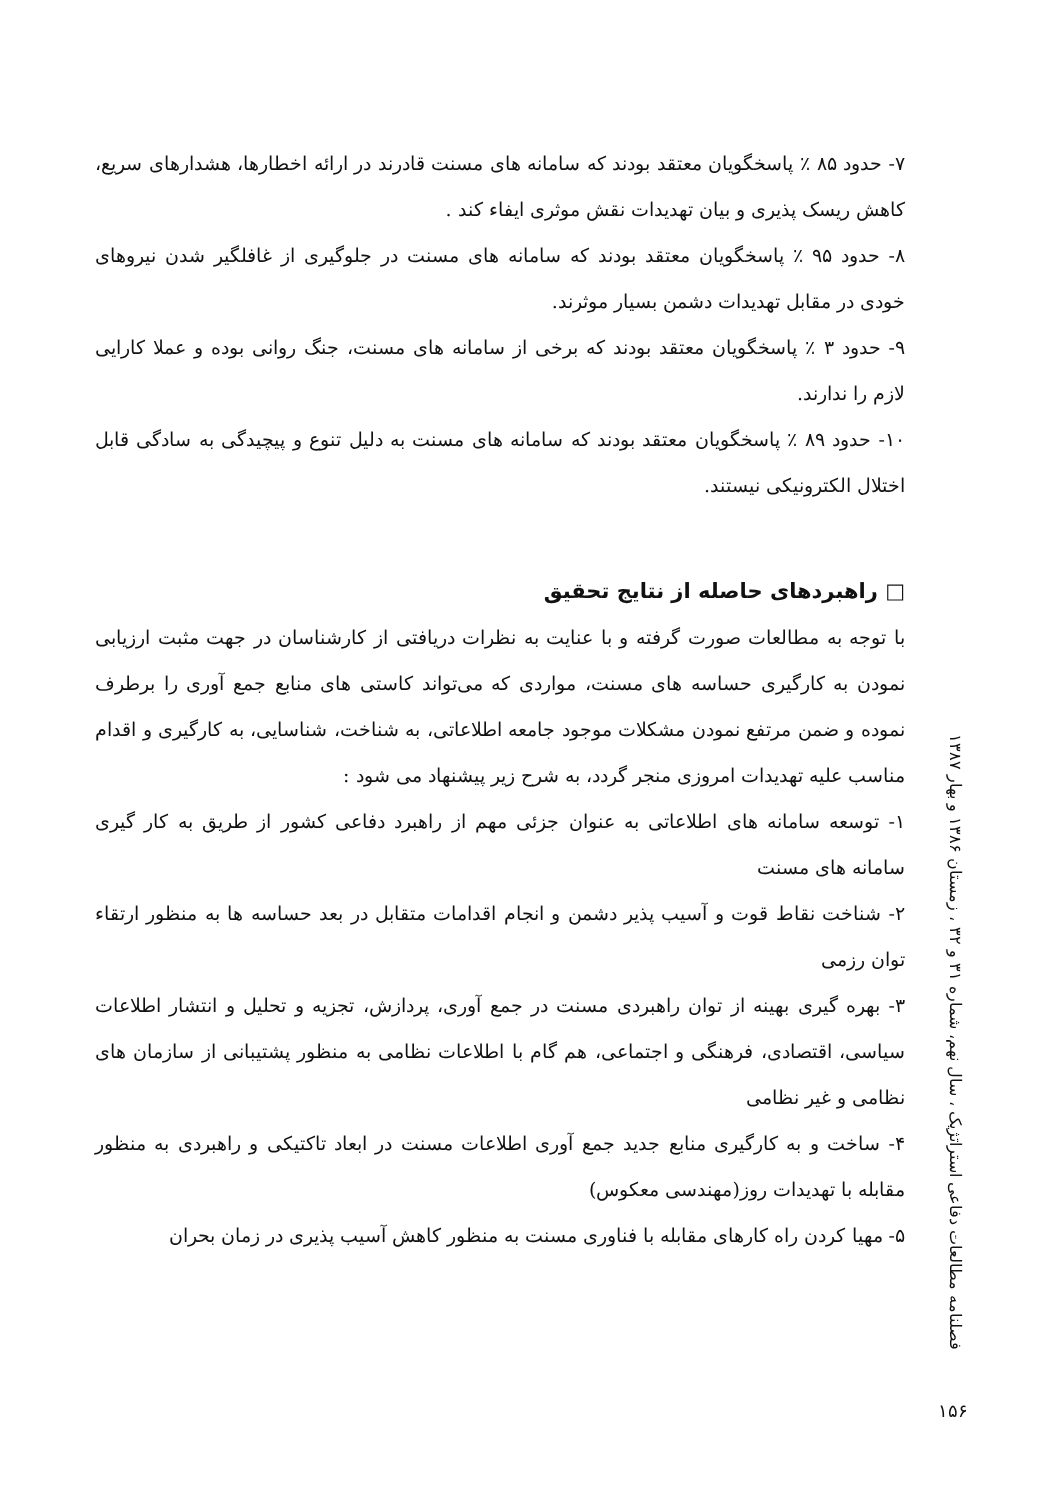۷- حدود ۸۵ ٪ پاسخگویان معتقد بودند که سامانه های مسنت قادرند در ارائه اخطارها، هشدارهای سریع، کاهش ریسک پذیری و بیان تهدیدات نقش موثری ایفاء کند .
۸- حدود ۹۵ ٪ پاسخگویان معتقد بودند که سامانه های مسنت در جلوگیری از غافلگیر شدن نیروهای خودی در مقابل تهدیدات دشمن بسیار موثرند.
۹- حدود ۳ ٪ پاسخگویان معتقد بودند که برخی از سامانه های مسنت، جنگ روانی بوده و عملا کارایی لازم را ندارند.
۱۰- حدود ۸۹ ٪ پاسخگویان معتقد بودند که سامانه های مسنت به دلیل تنوع و پیچیدگی به سادگی قابل اختلال الکترونیکی نیستند.
□ راهبردهای حاصله از نتایج تحقیق
با توجه به مطالعات صورت گرفته و با عنایت به نظرات دریافتی از کارشناسان در جهت مثبت ارزیابی نمودن به کارگیری حساسه های مسنت، مواردی که می‌تواند کاستی های منابع جمع آوری را برطرف نموده و ضمن مرتفع نمودن مشکلات موجود جامعه اطلاعاتی، به شناخت، شناسایی، به کارگیری و اقدام مناسب علیه تهدیدات امروزی منجر گردد، به شرح زیر پیشنهاد می شود :
۱- توسعه سامانه های اطلاعاتی به عنوان جزئی مهم از راهبرد دفاعی کشور از طریق به کار گیری سامانه های مسنت
۲- شناخت نقاط قوت و آسیب پذیر دشمن و انجام اقدامات متقابل در بعد حساسه ها به منظور ارتقاء توان رزمی
۳- بهره گیری بهینه از توان راهبردی مسنت در جمع آوری، پردازش، تجزیه و تحلیل و انتشار اطلاعات سیاسی، اقتصادی، فرهنگی و اجتماعی، هم گام با اطلاعات نظامی به منظور پشتیبانی از سازمان های نظامی و غیر نظامی
۴- ساخت و به کارگیری منابع جدید جمع آوری اطلاعات مسنت در ابعاد تاکتیکی و راهبردی به منظور مقابله با تهدیدات روز(مهندسی معکوس)
۵- مهیا کردن راه کارهای مقابله با فناوری مسنت به منظور کاهش آسیب پذیری در زمان بحران
فصلنامه مطالعات دفاعی استراتژیک ، سال نهم، شماره ۳۱ و ۳۲ ، زمستان ۱۳۸۶ و بهار ۱۳۸۷
۱۵۶